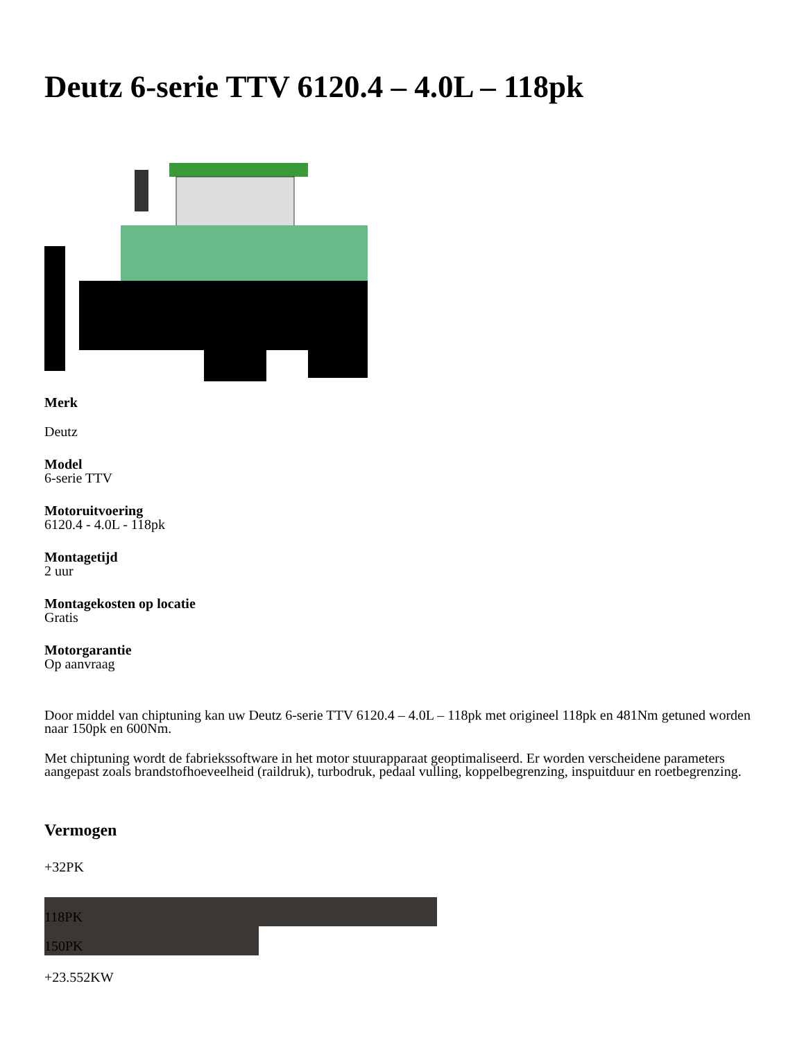Deutz 6-serie TTV 6120.4 – 4.0L – 118pk
Merk
Deutz
Model
6-serie TTV
Motoruitvoering
6120.4 - 4.0L - 118pk
Montagetijd
2 uur
Montagekosten op locatie
Gratis
Motorgarantie
Op aanvraag
Door middel van chiptuning kan uw Deutz 6-serie TTV 6120.4 – 4.0L – 118pk met origineel 118pk en 481Nm getuned worden naar 150pk en 600Nm.
Met chiptuning wordt de fabriekssoftware in het motor stuurapparaat geoptimaliseerd. Er worden verscheidene parameters aangepast zoals brandstofhoeveelheid (raildruk), turbodruk, pedaal vulling, koppelbegrenzing, inspuitduur en roetbegrenzing.
Vermogen
+32PK
118PK
150PK
+23.552KW